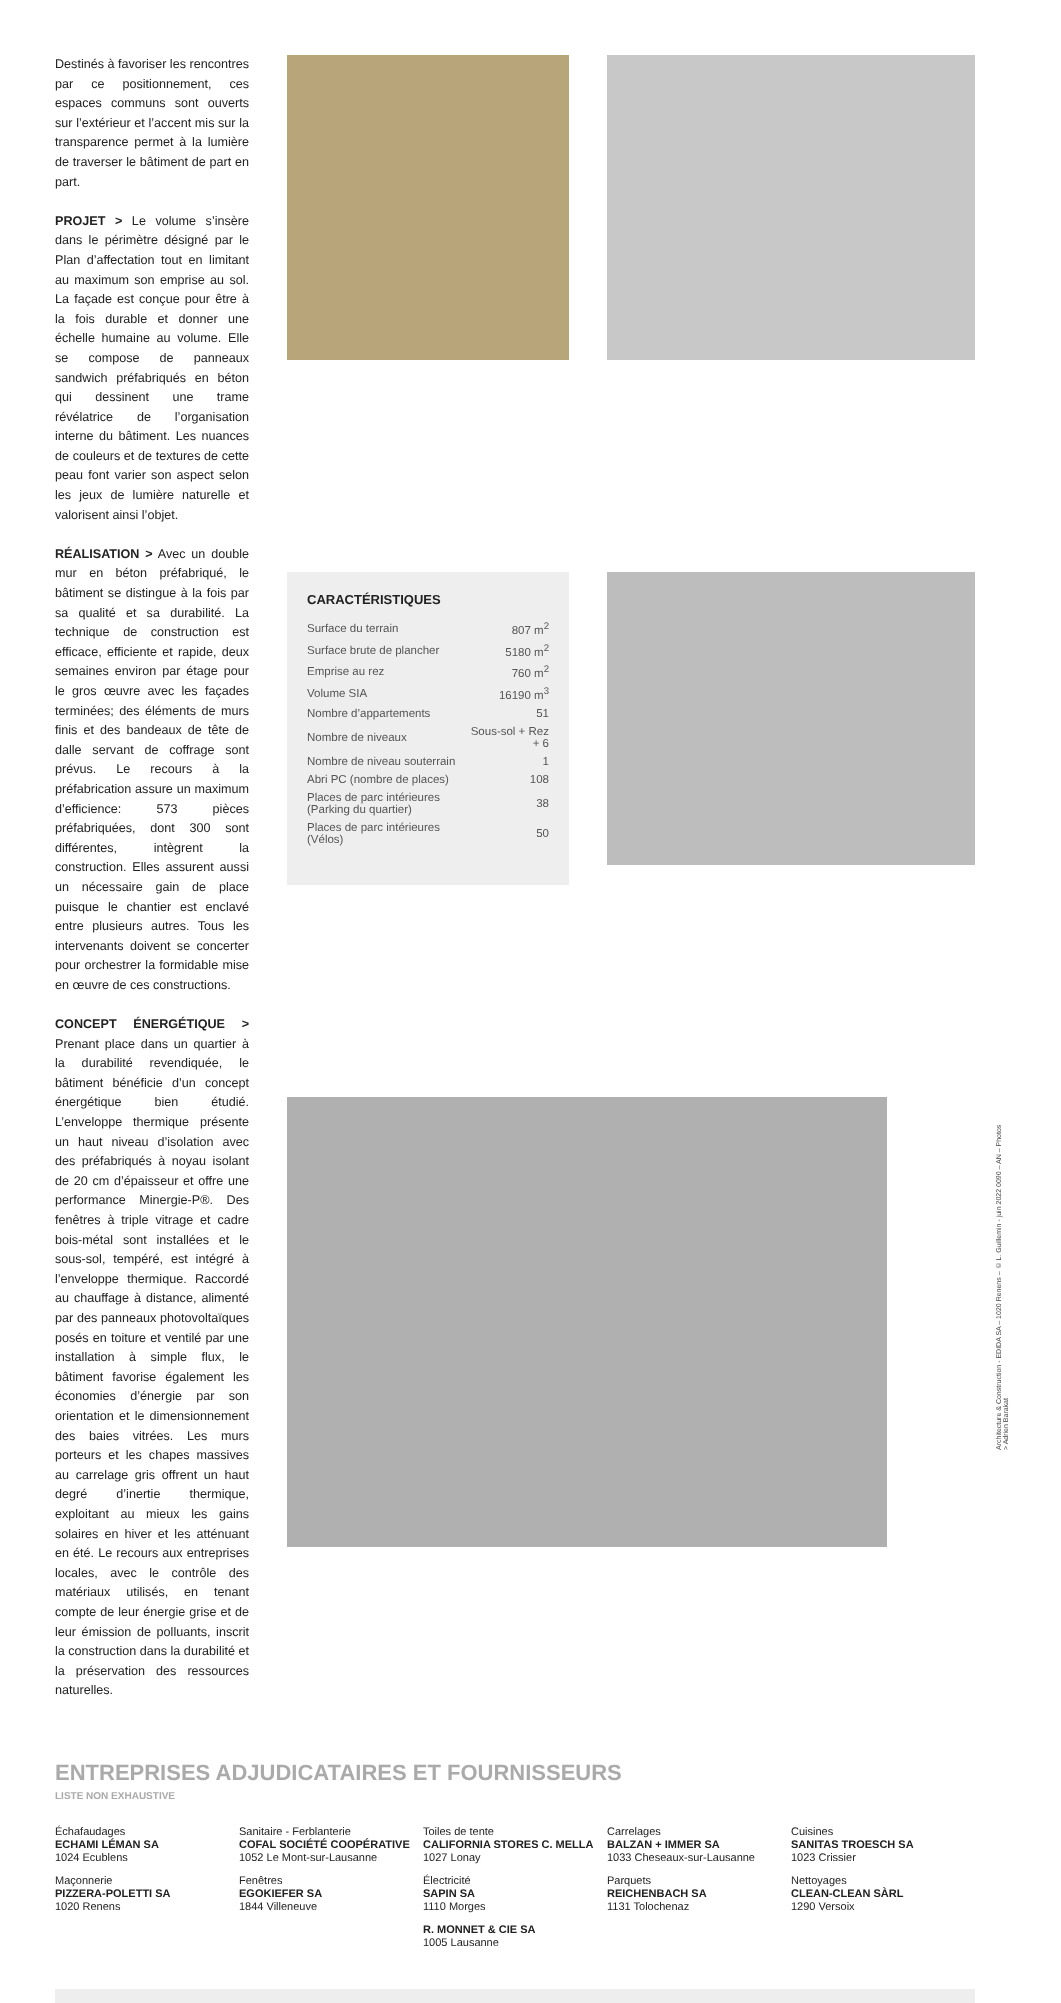Destinés à favoriser les rencontres par ce positionnement, ces espaces communs sont ouverts sur l’extérieur et l’accent mis sur la transparence permet à la lumière de traverser le bâtiment de part en part.
PROJET > Le volume s’insère dans le périmètre désigné par le Plan d’affectation tout en limitant au maximum son emprise au sol. La façade est conçue pour être à la fois durable et donner une échelle humaine au volume. Elle se compose de panneaux sandwich préfabriqués en béton qui dessinent une trame révélatrice de l’organisation interne du bâtiment. Les nuances de couleurs et de textures de cette peau font varier son aspect selon les jeux de lumière naturelle et valorisent ainsi l’objet.
RÉALISATION > Avec un double mur en béton préfabriqué, le bâtiment se distingue à la fois par sa qualité et sa durabilité. La technique de construction est efficace, efficiente et rapide, deux semaines environ par étage pour le gros œuvre avec les façades terminées; des éléments de murs finis et des bandeaux de tête de dalle servant de coffrage sont prévus. Le recours à la préfabrication assure un maximum d’efficience: 573 pièces préfabriquées, dont 300 sont différentes, intègrent la construction. Elles assurent aussi un nécessaire gain de place puisque le chantier est enclavé entre plusieurs autres. Tous les intervenants doivent se concerter pour orchestrer la formidable mise en œuvre de ces constructions.
CONCEPT ÉNERGÉTIQUE > Prenant place dans un quartier à la durabilité revendiquée, le bâtiment bénéficie d’un concept énergétique bien étudié. L’enveloppe thermique présente un haut niveau d’isolation avec des préfabriqués à noyau isolant de 20 cm d’épaisseur et offre une performance Minergie-P®. Des fenêtres à triple vitrage et cadre bois-métal sont installées et le sous-sol, tempéré, est intégré à l’enveloppe thermique. Raccordé au chauffage à distance, alimenté par des panneaux photovoltaïques posés en toiture et ventilé par une installation à simple flux, le bâtiment favorise également les économies d’énergie par son orientation et le dimensionnement des baies vitrées. Les murs porteurs et les chapes massives au carrelage gris offrent un haut degré d’inertie thermique, exploitant au mieux les gains solaires en hiver et les atténuant en été. Le recours aux entreprises locales, avec le contrôle des matériaux utilisés, en tenant compte de leur énergie grise et de leur émission de polluants, inscrit la construction dans la durabilité et la préservation des ressources naturelles.
CARACTÉRISTIQUES
| Surface du terrain | 807 m<sup>2</sup> |
| Surface brute de plancher | 5180 m<sup>2</sup> |
| Emprise au rez | 760 m<sup>2</sup> |
| Volume SIA | 16190 m<sup>3</sup> |
| Nombre d’appartements | 51 |
| Nombre de niveaux | Sous-sol + Rez + 6 |
| Nombre de niveau souterrain | 1 |
| Abri PC (nombre de places) | 108 |
| Places de parc intérieures (Parking du quartier) | 38 |
| Places de parc intérieures (Vélos) | 50 |
ENTREPRISES ADJUDICATAIRES ET FOURNISSEURS
LISTE NON EXHAUSTIVE
Échafaudages
ECHAMI LÉMAN SA
1024 Ecublens
Maçonnerie
PIZZERA-POLETTI SA
1020 Renens
Sanitaire - Ferblanterie
COFAL SOCIÉTÉ COOPÉRATIVE
1052 Le Mont-sur-Lausanne
Fenêtres
EGOKIEFER SA
1844 Villeneuve
Toiles de tente
CALIFORNIA STORES C. MELLA
1027 Lonay
Électricité
SAPIN SA
1110 Morges
R. MONNET & CIE SA
1005 Lausanne
Carrelages
BALZAN + IMMER SA
1033 Cheseaux-sur-Lausanne
Parquets
REICHENBACH SA
1131 Tolochenaz
Cuisines
SANITAS TROESCH SA
1023 Crissier
Nettoyages
CLEAN-CLEAN SÀRL
1290 Versoix
Architecture & Construction - EDIDA SA – 1020 Renens – © L. Guillemin - juin 2022 0090 – AN – Photos > Adrien Barakat